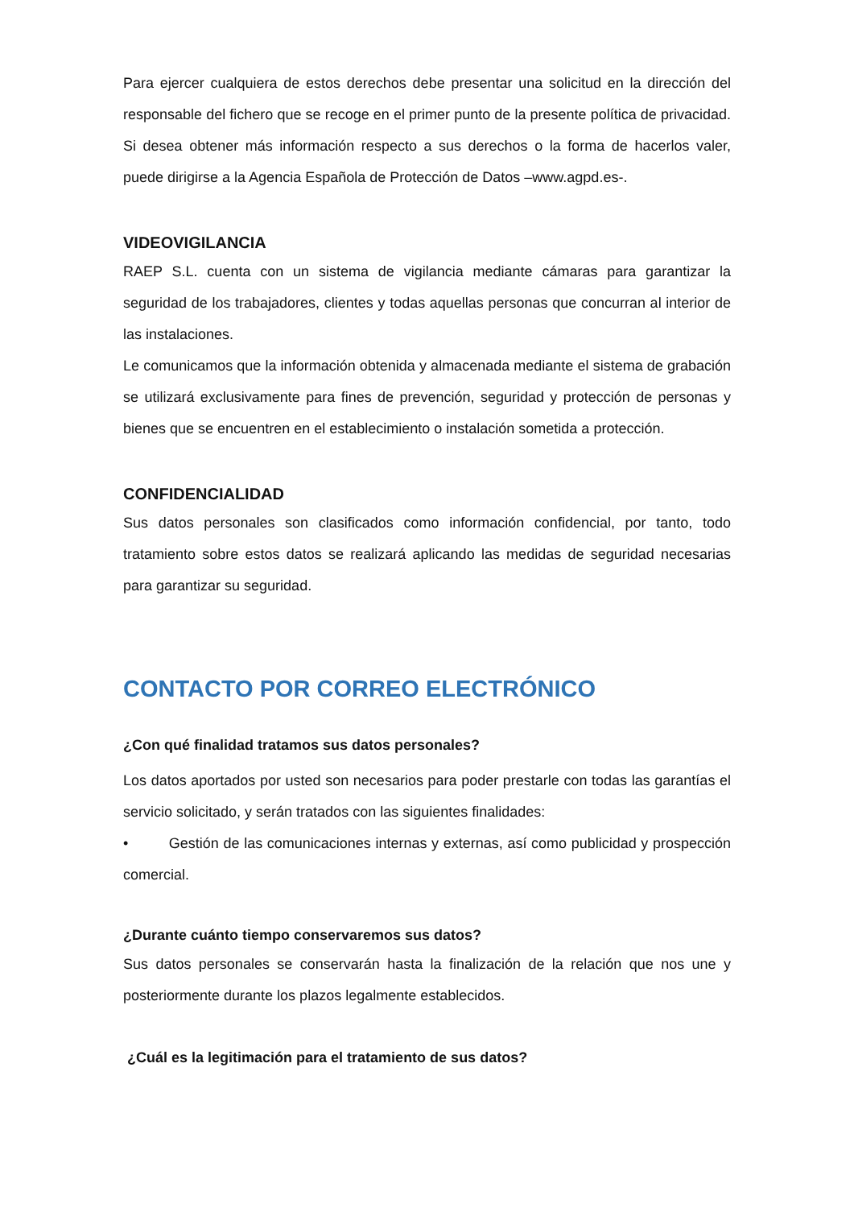Para ejercer cualquiera de estos derechos debe presentar una solicitud en la dirección del responsable del fichero que se recoge en el primer punto de la presente política de privacidad. Si desea obtener más información respecto a sus derechos o la forma de hacerlos valer, puede dirigirse a la Agencia Española de Protección de Datos –www.agpd.es-.
VIDEOVIGILANCIA
RAEP S.L. cuenta con un sistema de vigilancia mediante cámaras para garantizar la seguridad de los trabajadores, clientes y todas aquellas personas que concurran al interior de las instalaciones.
Le comunicamos que la información obtenida y almacenada mediante el sistema de grabación se utilizará exclusivamente para fines de prevención, seguridad y protección de personas y bienes que se encuentren en el establecimiento o instalación sometida a protección.
CONFIDENCIALIDAD
Sus datos personales son clasificados como información confidencial, por tanto, todo tratamiento sobre estos datos se realizará aplicando las medidas de seguridad necesarias para garantizar su seguridad.
CONTACTO POR CORREO ELECTRÓNICO
¿Con qué finalidad tratamos sus datos personales?
Los datos aportados por usted son necesarios para poder prestarle con todas las garantías el servicio solicitado, y serán tratados con las siguientes finalidades:
• Gestión de las comunicaciones internas y externas, así como publicidad y prospección comercial.
¿Durante cuánto tiempo conservaremos sus datos?
Sus datos personales se conservarán hasta la finalización de la relación que nos une y posteriormente durante los plazos legalmente establecidos.
¿Cuál es la legitimación para el tratamiento de sus datos?